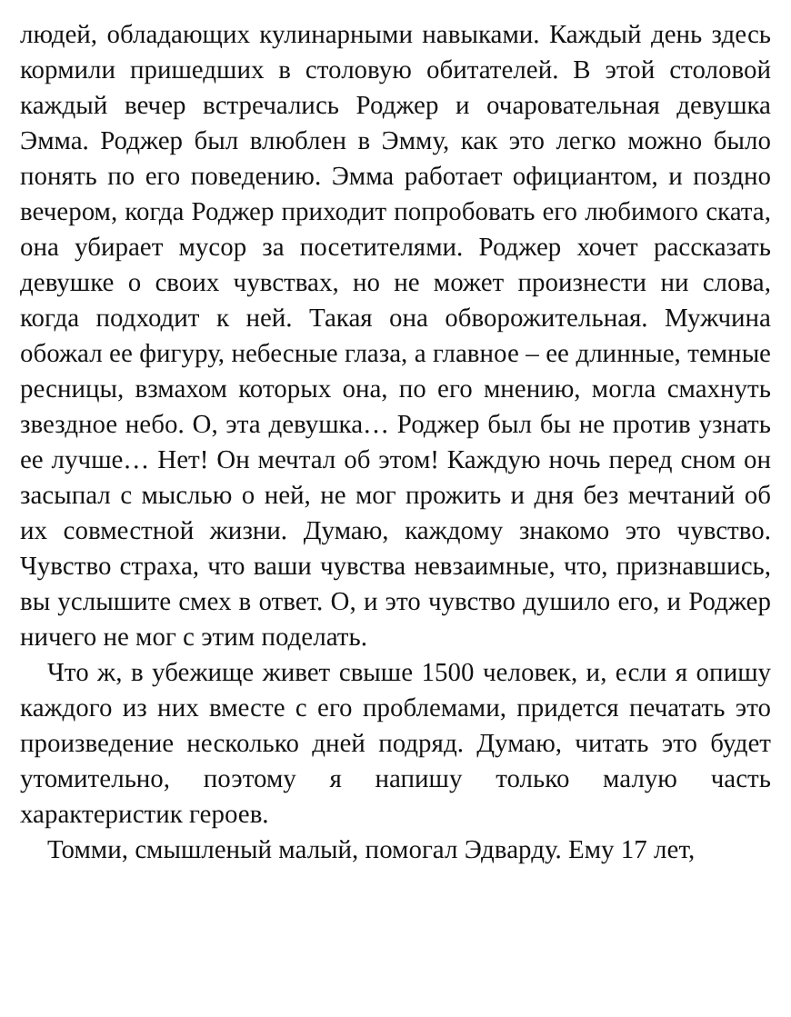людей, обладающих кулинарными навыками. Каждый день здесь кормили пришедших в столовую обитателей. В этой столовой каждый вечер встречались Роджер и очаровательная девушка Эмма. Роджер был влюблен в Эмму, как это легко можно было понять по его поведению. Эмма работает официантом, и поздно вечером, когда Роджер приходит попробовать его любимого ската, она убирает мусор за посетителями. Роджер хочет рассказать девушке о своих чувствах, но не может произнести ни слова, когда подходит к ней. Такая она обворожительная. Мужчина обожал ее фигуру, небесные глаза, а главное – ее длинные, темные ресницы, взмахом которых она, по его мнению, могла смахнуть звездное небо. О, эта девушка… Роджер был бы не против узнать ее лучше… Нет! Он мечтал об этом! Каждую ночь перед сном он засыпал с мыслью о ней, не мог прожить и дня без мечтаний об их совместной жизни. Думаю, каждому знакомо это чувство. Чувство страха, что ваши чувства невзаимные, что, признавшись, вы услышите смех в ответ. О, и это чувство душило его, и Роджер ничего не мог с этим поделать.
Что ж, в убежище живет свыше 1500 человек, и, если я опишу каждого из них вместе с его проблемами, придется печатать это произведение несколько дней подряд. Думаю, читать это будет утомительно, поэтому я напишу только малую часть характеристик героев.
Томми, смышленый малый, помогал Эдварду. Ему 17 лет,